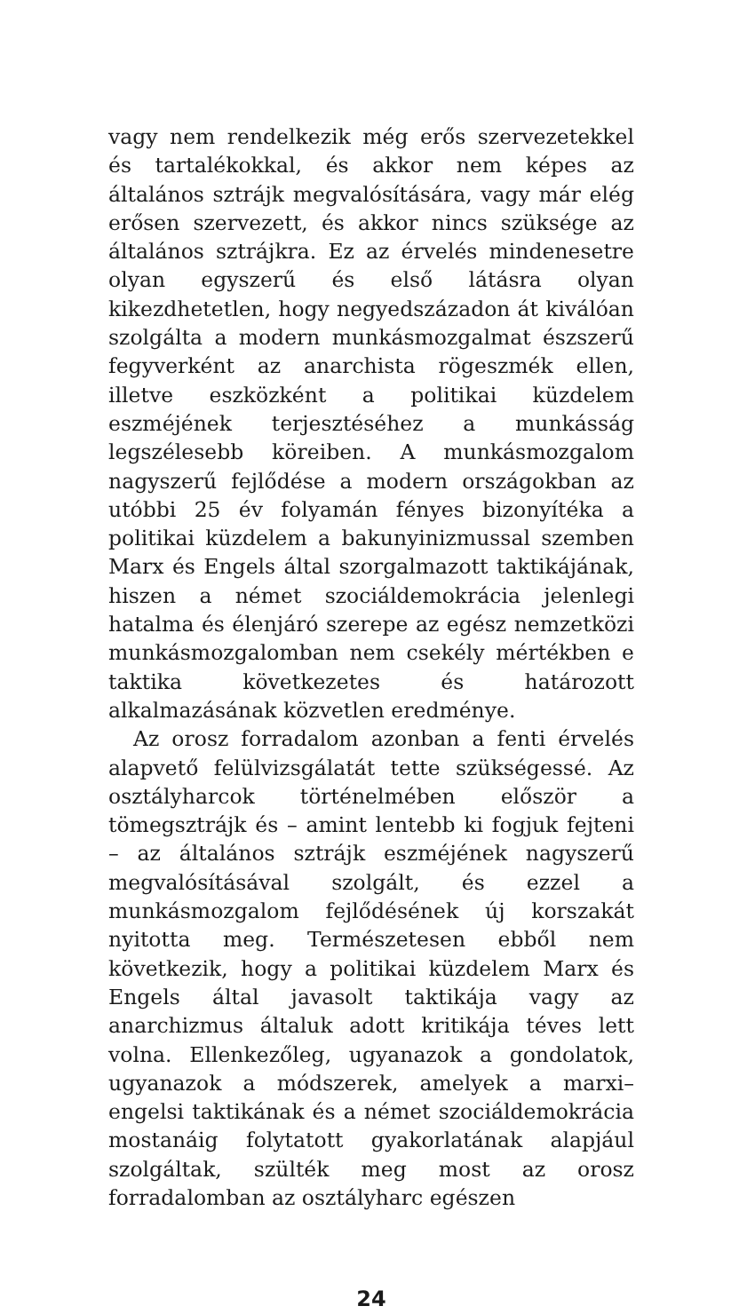vagy nem rendelkezik még erős szervezetekkel és tartalékokkal, és akkor nem képes az általános sztrájk megvalósítására, vagy már elég erősen szervezett, és akkor nincs szüksége az általános sztrájkra. Ez az érvelés mindenesetre olyan egyszerű és első látásra olyan kikezdhetetlen, hogy negyedszázadon át kiválóan szolgálta a modern munkásmozgalmat észszerű fegyverként az anarchista rögeszmék ellen, illetve eszközként a politikai küzdelem eszméjének terjesztéséhez a munkásság legszélesebb köreiben. A munkásmozgalom nagyszerű fejlődése a modern országokban az utóbbi 25 év folyamán fényes bizonyítéka a politikai küzdelem a bakunyinizmussal szemben Marx és Engels által szorgalmazott taktikájának, hiszen a német szociáldemokrácia jelenlegi hatalma és élenjáró szerepe az egész nemzetközi munkásmozgalomban nem csekély mértékben e taktika következetes és határozott alkalmazásának közvetlen eredménye.
Az orosz forradalom azonban a fenti érvelés alapvető felülvizsgálatát tette szükségessé. Az osztályharcok történelmében először a tömegsztrájk és – amint lentebb ki fogjuk fejteni – az általános sztrájk eszméjének nagyszerű megvalósításával szolgált, és ezzel a munkásmozgalom fejlődésének új korszakát nyitotta meg. Természetesen ebből nem következik, hogy a politikai küzdelem Marx és Engels által javasolt taktikája vagy az anarchizmus általuk adott kritikája téves lett volna. Ellenkezőleg, ugyanazok a gondolatok, ugyanazok a módszerek, amelyek a marxi–engelsi taktikának és a német szociáldemokrácia mostanáig folytatott gyakorlatának alapjául szolgáltak, szülték meg most az orosz forradalomban az osztályharc egészen
24